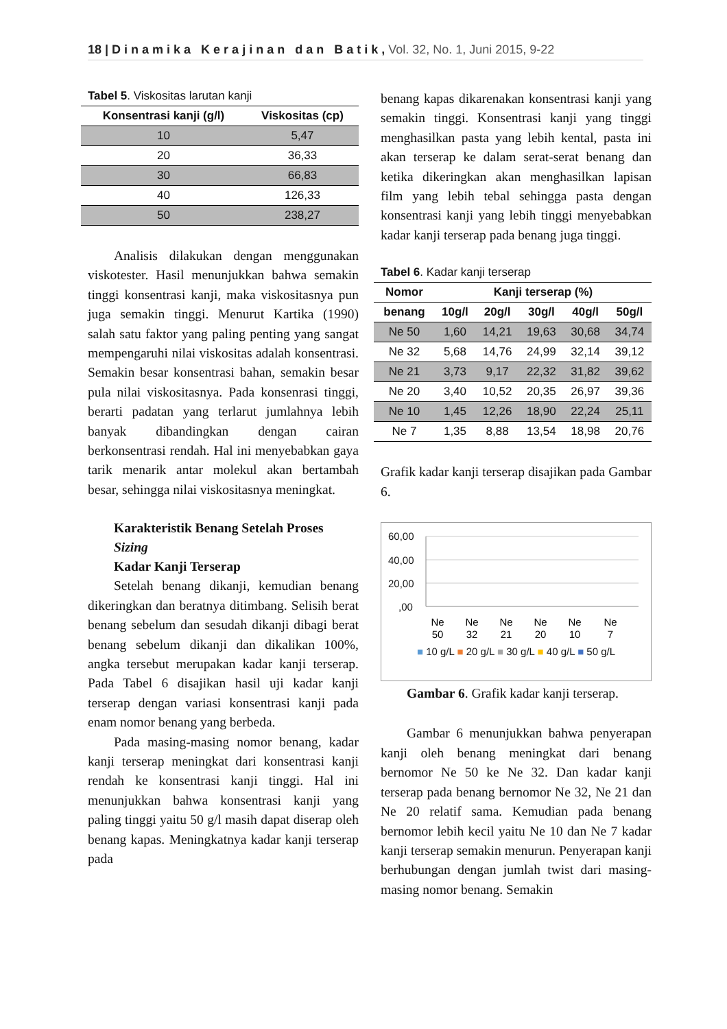18 | D i n a m i k a K e r a j i n a n d a n B a t i k , Vol. 32, No. 1, Juni 2015, 9-22
Tabel 5. Viskositas larutan kanji
| Konsentrasi kanji (g/l) | Viskositas (cp) |
| --- | --- |
| 10 | 5,47 |
| 20 | 36,33 |
| 30 | 66,83 |
| 40 | 126,33 |
| 50 | 238,27 |
Analisis dilakukan dengan menggunakan viskotester. Hasil menunjukkan bahwa semakin tinggi konsentrasi kanji, maka viskositasnya pun juga semakin tinggi. Menurut Kartika (1990) salah satu faktor yang paling penting yang sangat mempengaruhi nilai viskositas adalah konsentrasi. Semakin besar konsentrasi bahan, semakin besar pula nilai viskositasnya. Pada konsenrasi tinggi, berarti padatan yang terlarut jumlahnya lebih banyak dibandingkan dengan cairan berkonsentrasi rendah. Hal ini menyebabkan gaya tarik menarik antar molekul akan bertambah besar, sehingga nilai viskositasnya meningkat.
Karakteristik Benang Setelah Proses Sizing
Kadar Kanji Terserap
Setelah benang dikanji, kemudian benang dikeringkan dan beratnya ditimbang. Selisih berat benang sebelum dan sesudah dikanji dibagi berat benang sebelum dikanji dan dikalikan 100%, angka tersebut merupakan kadar kanji terserap. Pada Tabel 6 disajikan hasil uji kadar kanji terserap dengan variasi konsentrasi kanji pada enam nomor benang yang berbeda.
Pada masing-masing nomor benang, kadar kanji terserap meningkat dari konsentrasi kanji rendah ke konsentrasi kanji tinggi. Hal ini menunjukkan bahwa konsentrasi kanji yang paling tinggi yaitu 50 g/l masih dapat diserap oleh benang kapas. Meningkatnya kadar kanji terserap pada
benang kapas dikarenakan konsentrasi kanji yang semakin tinggi. Konsentrasi kanji yang tinggi menghasilkan pasta yang lebih kental, pasta ini akan terserap ke dalam serat-serat benang dan ketika dikeringkan akan menghasilkan lapisan film yang lebih tebal sehingga pasta dengan konsentrasi kanji yang lebih tinggi menyebabkan kadar kanji terserap pada benang juga tinggi.
Tabel 6. Kadar kanji terserap
| Nomor | Kanji terserap (%) | | | | |
| --- | --- | --- | --- | --- | --- |
| benang | 10g/l | 20g/l | 30g/l | 40g/l | 50g/l |
| Ne 50 | 1,60 | 14,21 | 19,63 | 30,68 | 34,74 |
| Ne 32 | 5,68 | 14,76 | 24,99 | 32,14 | 39,12 |
| Ne 21 | 3,73 | 9,17 | 22,32 | 31,82 | 39,62 |
| Ne 20 | 3,40 | 10,52 | 20,35 | 26,97 | 39,36 |
| Ne 10 | 1,45 | 12,26 | 18,90 | 22,24 | 25,11 |
| Ne 7 | 1,35 | 8,88 | 13,54 | 18,98 | 20,76 |
Grafik kadar kanji terserap disajikan pada Gambar 6.
60,00
40,00
20,00
,00
Ne
Ne
Ne
Ne
Ne
Ne
50
32
21
20
10
7
■ 10 g/L ■ 20 g/L ■ 30 g/L ■ 40 g/L ■ 50 g/L
Gambar 6. Grafik kadar kanji terserap.
Gambar 6 menunjukkan bahwa penyerapan kanji oleh benang meningkat dari benang bernomor Ne 50 ke Ne 32. Dan kadar kanji terserap pada benang bernomor Ne 32, Ne 21 dan Ne 20 relatif sama. Kemudian pada benang bernomor lebih kecil yaitu Ne 10 dan Ne 7 kadar kanji terserap semakin menurun. Penyerapan kanji berhubungan dengan jumlah twist dari masing-masing nomor benang. Semakin